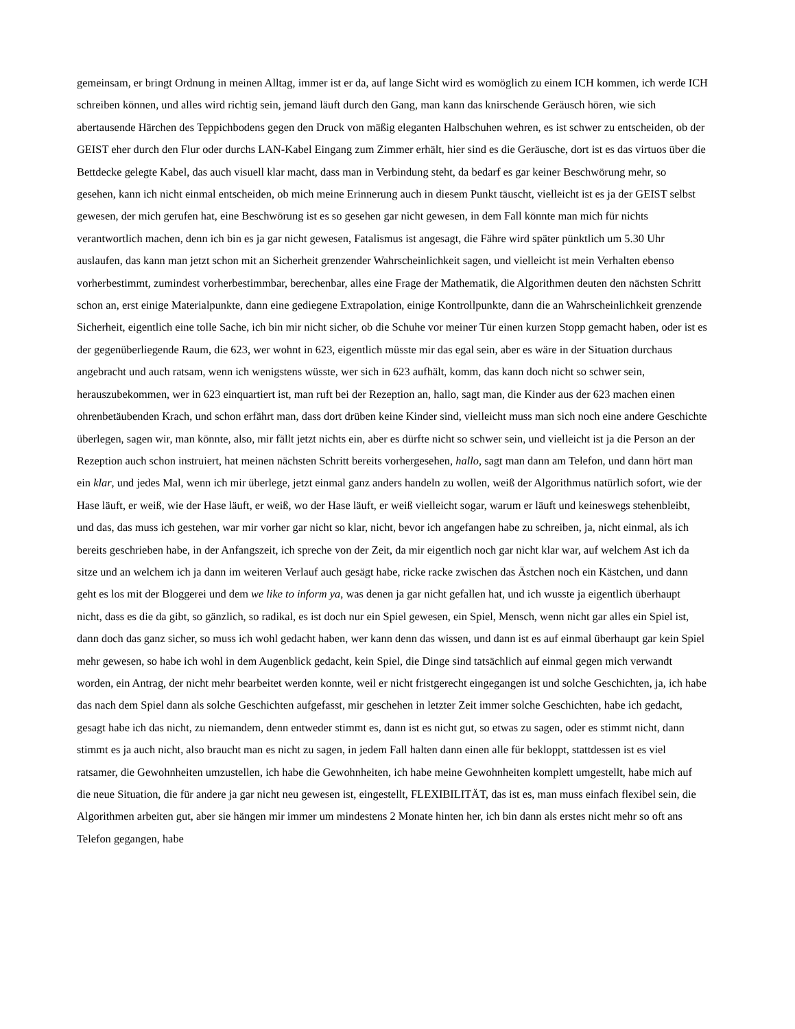gemeinsam, er bringt Ordnung in meinen Alltag, immer ist er da, auf lange Sicht wird es womöglich zu einem ICH kommen, ich werde ICH schreiben können, und alles wird richtig sein, jemand läuft durch den Gang, man kann das knirschende Geräusch hören, wie sich abertausende Härchen des Teppichbodens gegen den Druck von mäßig eleganten Halbschuhen wehren, es ist schwer zu entscheiden, ob der GEIST eher durch den Flur oder durchs LAN-Kabel Eingang zum Zimmer erhält, hier sind es die Geräusche, dort ist es das virtuos über die Bettdecke gelegte Kabel, das auch visuell klar macht, dass man in Verbindung steht, da bedarf es gar keiner Beschwörung mehr, so gesehen, kann ich nicht einmal entscheiden, ob mich meine Erinnerung auch in diesem Punkt täuscht, vielleicht ist es ja der GEIST selbst gewesen, der mich gerufen hat, eine Beschwörung ist es so gesehen gar nicht gewesen, in dem Fall könnte man mich für nichts verantwortlich machen, denn ich bin es ja gar nicht gewesen, Fatalismus ist angesagt, die Fähre wird später pünktlich um 5.30 Uhr auslaufen, das kann man jetzt schon mit an Sicherheit grenzender Wahrscheinlichkeit sagen, und vielleicht ist mein Verhalten ebenso vorherbestimmt, zumindest vorherbestimmbar, berechenbar, alles eine Frage der Mathematik, die Algorithmen deuten den nächsten Schritt schon an, erst einige Materialpunkte, dann eine gediegene Extrapolation, einige Kontrollpunkte, dann die an Wahrscheinlichkeit grenzende Sicherheit, eigentlich eine tolle Sache, ich bin mir nicht sicher, ob die Schuhe vor meiner Tür einen kurzen Stopp gemacht haben, oder ist es der gegenüberliegende Raum, die 623, wer wohnt in 623, eigentlich müsste mir das egal sein, aber es wäre in der Situation durchaus angebracht und auch ratsam, wenn ich wenigstens wüsste, wer sich in 623 aufhält, komm, das kann doch nicht so schwer sein, herauszubekommen, wer in 623 einquartiert ist, man ruft bei der Rezeption an, hallo, sagt man, die Kinder aus der 623 machen einen ohrenbetäubenden Krach, und schon erfährt man, dass dort drüben keine Kinder sind, vielleicht muss man sich noch eine andere Geschichte überlegen, sagen wir, man könnte, also, mir fällt jetzt nichts ein, aber es dürfte nicht so schwer sein, und vielleicht ist ja die Person an der Rezeption auch schon instruiert, hat meinen nächsten Schritt bereits vorhergesehen, hallo, sagt man dann am Telefon, und dann hört man ein klar, und jedes Mal, wenn ich mir überlege, jetzt einmal ganz anders handeln zu wollen, weiß der Algorithmus natürlich sofort, wie der Hase läuft, er weiß, wie der Hase läuft, er weiß, wo der Hase läuft, er weiß vielleicht sogar, warum er läuft und keineswegs stehenbleibt, und das, das muss ich gestehen, war mir vorher gar nicht so klar, nicht, bevor ich angefangen habe zu schreiben, ja, nicht einmal, als ich bereits geschrieben habe, in der Anfangszeit, ich spreche von der Zeit, da mir eigentlich noch gar nicht klar war, auf welchem Ast ich da sitze und an welchem ich ja dann im weiteren Verlauf auch gesägt habe, ricke racke zwischen das Ästchen noch ein Kästchen, und dann geht es los mit der Bloggerei und dem we like to inform ya, was denen ja gar nicht gefallen hat, und ich wusste ja eigentlich überhaupt nicht, dass es die da gibt, so gänzlich, so radikal, es ist doch nur ein Spiel gewesen, ein Spiel, Mensch, wenn nicht gar alles ein Spiel ist, dann doch das ganz sicher, so muss ich wohl gedacht haben, wer kann denn das wissen, und dann ist es auf einmal überhaupt gar kein Spiel mehr gewesen, so habe ich wohl in dem Augenblick gedacht, kein Spiel, die Dinge sind tatsächlich auf einmal gegen mich verwandt worden, ein Antrag, der nicht mehr bearbeitet werden konnte, weil er nicht fristgerecht eingegangen ist und solche Geschichten, ja, ich habe das nach dem Spiel dann als solche Geschichten aufgefasst, mir geschehen in letzter Zeit immer solche Geschichten, habe ich gedacht, gesagt habe ich das nicht, zu niemandem, denn entweder stimmt es, dann ist es nicht gut, so etwas zu sagen, oder es stimmt nicht, dann stimmt es ja auch nicht, also braucht man es nicht zu sagen, in jedem Fall halten dann einen alle für bekloppt, stattdessen ist es viel ratsamer, die Gewohnheiten umzustellen, ich habe die Gewohnheiten, ich habe meine Gewohnheiten komplett umgestellt, habe mich auf die neue Situation, die für andere ja gar nicht neu gewesen ist, eingestellt, FLEXIBILITÄT, das ist es, man muss einfach flexibel sein, die Algorithmen arbeiten gut, aber sie hängen mir immer um mindestens 2 Monate hinten her, ich bin dann als erstes nicht mehr so oft ans Telefon gegangen, habe